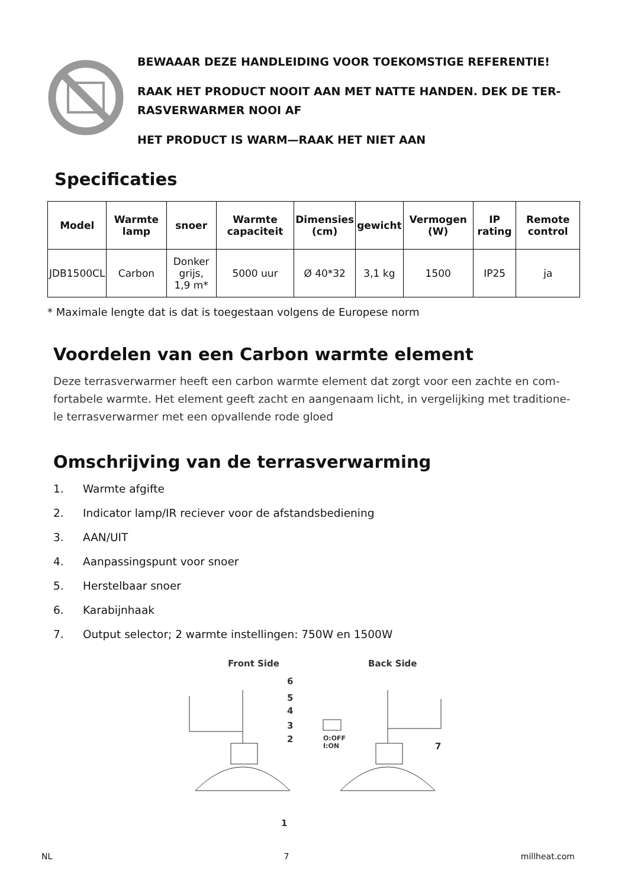BEWAAAR DEZE HANDLEIDING VOOR TOEKOMSTIGE REFERENTIE!
RAAK HET PRODUCT NOOIT AAN MET NATTE HANDEN. DEK DE TER-
RASVERWARMER NOOI AF
HET PRODUCT IS WARM—RAAK HET NIET AAN
Specificaties
| Model | Warmte lamp | snoer | Warmte capaciteit | Dimensies (cm) | gewicht | Vermogen (W) | IP rating | Remote control |
| --- | --- | --- | --- | --- | --- | --- | --- | --- |
| JDB1500CL | Carbon | Donker grijs, 1,9 m* | 5000 uur | Ø 40*32 | 3,1 kg | 1500 | IP25 | ja |
* Maximale lengte dat is dat is toegestaan volgens de Europese norm
Voordelen van een Carbon warmte element
Deze terrasverwarmer heeft een carbon warmte element dat zorgt voor een zachte en com-fortabele warmte. Het element geeft zacht en aangenaam licht, in vergelijking met traditione-le terrasverwarmer met een opvallende rode gloed
Omschrijving van de terrasverwarming
1. Warmte afgifte
2. Indicator lamp/IR reciever voor de afstandsbediening
3. AAN/UIT
4. Aanpassingspunt voor snoer
5. Herstelbaar snoer
6. Karabijnhaak
7. Output selector; 2 warmte instellingen: 750W en 1500W
Front Side
Back Side
6
5
4
3
2
1
7
O:OFF
I:ON
NL 7 millheat.com